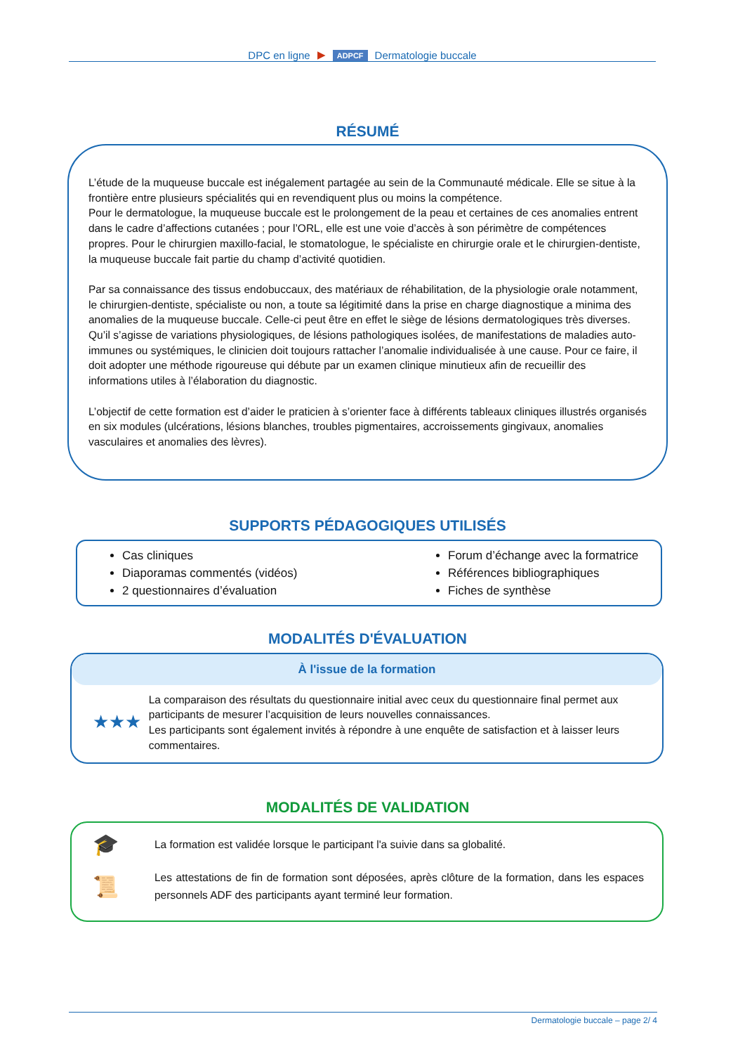DPC en ligne ▶ ADPCF Dermatologie buccale
RÉSUMÉ
L’étude de la muqueuse buccale est inégalement partagée au sein de la Communauté médicale. Elle se situe à la frontière entre plusieurs spécialités qui en revendiquent plus ou moins la compétence.
Pour le dermatologue, la muqueuse buccale est le prolongement de la peau et certaines de ces anomalies entrent dans le cadre d’affections cutanées ; pour l’ORL, elle est une voie d’accès à son périmètre de compétences propres. Pour le chirurgien maxillo-facial, le stomatologue, le spécialiste en chirurgie orale et le chirurgien-dentiste, la muqueuse buccale fait partie du champ d’activité quotidien.
Par sa connaissance des tissus endobuccaux, des matériaux de réhabilitation, de la physiologie orale notamment, le chirurgien-dentiste, spécialiste ou non, a toute sa légitimité dans la prise en charge diagnostique a minima des anomalies de la muqueuse buccale. Celle-ci peut être en effet le siège de lésions dermatologiques très diverses. Qu’il s’agisse de variations physiologiques, de lésions pathologiques isolées, de manifestations de maladies auto-immunes ou systémiques, le clinicien doit toujours rattacher l’anomalie individualisée à une cause. Pour ce faire, il doit adopter une méthode rigoureuse qui débute par un examen clinique minutieux afin de recueillir des informations utiles à l’élaboration du diagnostic.
L’objectif de cette formation est d’aider le praticien à s’orienter face à différents tableaux cliniques illustrés organisés en six modules (ulcérations, lésions blanches, troubles pigmentaires, accroissements gingivaux, anomalies vasculaires et anomalies des lèvres).
SUPPORTS PÉDAGOGIQUES UTILISÉS
Cas cliniques
Diaporamas commentés (vidéos)
2 questionnaires d’évaluation
Forum d’échange avec la formatrice
Références bibliographiques
Fiches de synthèse
MODALITÉS D'ÉVALUATION
À l'issue de la formation
★★★
La comparaison des résultats du questionnaire initial avec ceux du questionnaire final permet aux participants de mesurer l’acquisition de leurs nouvelles connaissances.
Les participants sont également invités à répondre à une enquête de satisfaction et à laisser leurs commentaires.
MODALITÉS DE VALIDATION
🎓
La formation est validée lorsque le participant l'a suivie dans sa globalité.
📜
Les attestations de fin de formation sont déposées, après clôture de la formation, dans les espaces personnels ADF des participants ayant terminé leur formation.
Dermatologie buccale – page 2/ 4